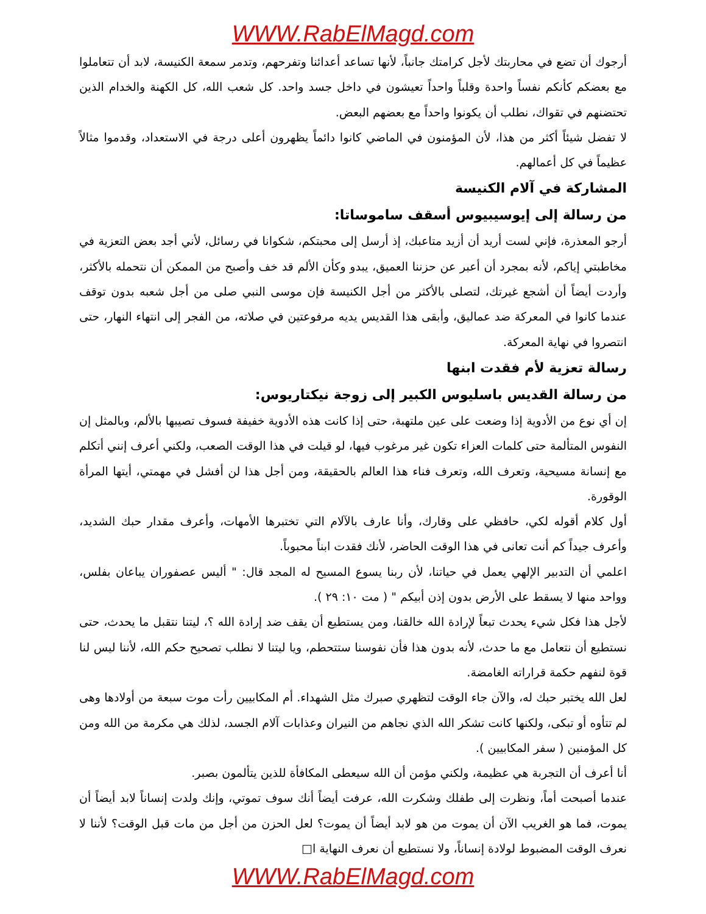WWW.RabElMagd.com
أرجوك أن تضع في محاربتك لأجل كرامتك جانباً، لأنها تساعد أعدائنا وتفرحهم، وتدمر سمعة الكنيسة، لابد أن تتعاملوا مع بعضكم كأنكم نفساً واحدة وقلباً واحداً تعيشون في داخل جسد واحد. كل شعب الله، كل الكهنة والخدام الذين تحتضنهم في تقواك، نطلب أن يكونوا واحداً مع بعضهم البعض.
لا تفضل شيئاً أكثر من هذا، لأن المؤمنون في الماضي كانوا دائماً يظهرون أعلى درجة في الاستعداد، وقدموا مثالاً عظيماً في كل أعمالهم.
المشاركة في آلام الكنيسة
من رسالة إلى إيوسيبيوس أسقف ساموساتا:
أرجو المعذرة، فإني لست أريد أن أزيد متاعبك، إذ أرسل إلى محبتكم، شكوانا في رسائل، لأني أجد بعض التعزية في مخاطبتي إياكم، لأنه بمجرد أن أعبر عن حزننا العميق، يبدو وكأن الألم قد خف وأصبح من الممكن أن نتحمله بالأكثر، وأردت أيضاً أن أشجع غيرتك، لتصلى بالأكثر من أجل الكنيسة فإن موسى النبي صلى من أجل شعبه بدون توقف عندما كانوا في المعركة ضد عماليق، وأبقى هذا القديس يديه مرفوعتين في صلاته، من الفجر إلى انتهاء النهار، حتى انتصروا في نهاية المعركة.
رسالة تعزية لأم فقدت ابنها
من رسالة القديس باسليوس الكبير إلى زوجة نيكتاريوس:
إن أي نوع من الأدوية إذا وضعت على عين ملتهبة، حتى إذا كانت هذه الأدوية خفيفة فسوف تصيبها بالألم، وبالمثل إن النفوس المتألمة حتى كلمات العزاء تكون غير مرغوب فيها، لو قيلت في هذا الوقت الصعب، ولكني أعرف إنني أتكلم مع إنسانة مسيحية، وتعرف الله، وتعرف فناء هذا العالم بالحقيقة، ومن أجل هذا لن أفشل في مهمتي، أيتها المرأة الوقورة.
أول كلام أقوله لكي، حافظي على وقارك، وأنا عارف بالآلام التي تختبرها الأمهات، وأعرف مقدار حبك الشديد، وأعرف جيداً كم أنت تعانى في هذا الوقت الحاضر، لأنك فقدت ابناً محبوباً.
اعلمي أن التدبير الإلهي يعمل في حياتنا، لأن ربنا يسوع المسيح له المجد قال: " أليس عصفوران يباعان بفلس، وواحد منها لا يسقط على الأرض بدون إذن أبيكم " ( مت ١٠: ٢٩ ).
لأجل هذا فكل شيء يحدث تبعاً لإرادة الله خالقنا، ومن يستطيع أن يقف ضد إرادة الله ؟، ليتنا نتقبل ما يحدث، حتى نستطيع أن نتعامل مع ما حدث، لأنه بدون هذا فأن نفوسنا ستتحطم، ويا ليتنا لا نطلب تصحيح حكم الله، لأننا ليس لنا قوة لنفهم حكمة قراراته الغامضة.
لعل الله يختبر حبك له، والآن جاء الوقت لتظهري صبرك مثل الشهداء. أم المكابيين رأت موت سبعة من أولادها وهى لم تتأوه أو تبكى، ولكنها كانت تشكر الله الذي نجاهم من النيران وعذابات آلام الجسد، لذلك هي مكرمة من الله ومن كل المؤمنين ( سفر المكابيين ).
أنا أعرف أن التجربة هي عظيمة، ولكني مؤمن أن الله سيعطى المكافأة للذين يتألمون بصبر.
عندما أصبحت أماً، ونظرت إلى طفلك وشكرت الله، عرفت أيضاً أنك سوف تموتي، وإنك ولدت إنساناً لابد أيضاً أن يموت، فما هو الغريب الآن أن يموت من هو لابد أيضاً أن يموت؟ لعل الحزن من أجل من مات قبل الوقت؟ لأننا لا نعرف الوقت المضبوط لولادة إنساناً، ولا نستطيع أن نعرف النهاية ا□
WWW.RabElMagd.com